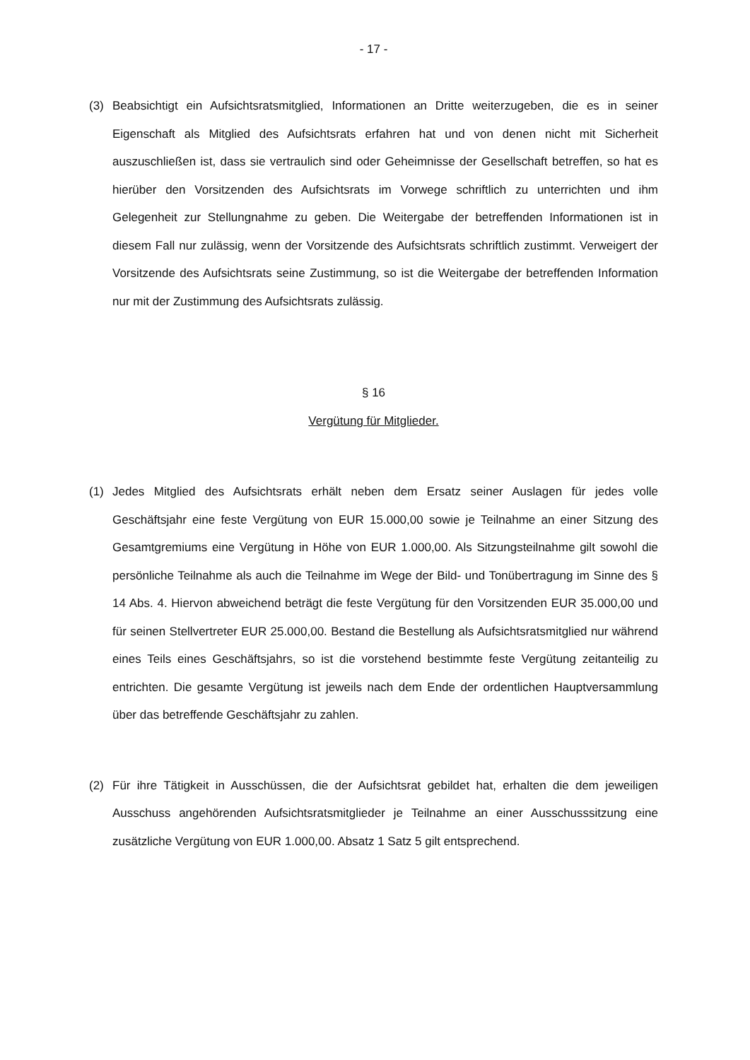- 17 -
(3) Beabsichtigt ein Aufsichtsratsmitglied, Informationen an Dritte weiterzugeben, die es in seiner Eigenschaft als Mitglied des Aufsichtsrats erfahren hat und von denen nicht mit Sicherheit auszuschließen ist, dass sie vertraulich sind oder Geheimnisse der Gesellschaft betreffen, so hat es hierüber den Vorsitzenden des Aufsichtsrats im Vorwege schriftlich zu unterrichten und ihm Gelegenheit zur Stellungnahme zu geben. Die Weitergabe der betreffenden Informationen ist in diesem Fall nur zulässig, wenn der Vorsitzende des Aufsichtsrats schriftlich zustimmt. Verweigert der Vorsitzende des Aufsichtsrats seine Zustimmung, so ist die Weitergabe der betreffenden Information nur mit der Zustimmung des Aufsichtsrats zulässig.
§ 16
Vergütung für Mitglieder.
(1) Jedes Mitglied des Aufsichtsrats erhält neben dem Ersatz seiner Auslagen für jedes volle Geschäftsjahr eine feste Vergütung von EUR 15.000,00 sowie je Teilnahme an einer Sitzung des Gesamtgremiums eine Vergütung in Höhe von EUR 1.000,00. Als Sitzungsteilnahme gilt sowohl die persönliche Teilnahme als auch die Teilnahme im Wege der Bild- und Tonübertragung im Sinne des § 14 Abs. 4. Hiervon abweichend beträgt die feste Vergütung für den Vorsitzenden EUR 35.000,00 und für seinen Stellvertreter EUR 25.000,00. Bestand die Bestellung als Aufsichtsratsmitglied nur während eines Teils eines Geschäftsjahrs, so ist die vorstehend bestimmte feste Vergütung zeitanteilig zu entrichten. Die gesamte Vergütung ist jeweils nach dem Ende der ordentlichen Hauptversammlung über das betreffende Geschäftsjahr zu zahlen.
(2) Für ihre Tätigkeit in Ausschüssen, die der Aufsichtsrat gebildet hat, erhalten die dem jeweiligen Ausschuss angehörenden Aufsichtsratsmitglieder je Teilnahme an einer Ausschusssitzung eine zusätzliche Vergütung von EUR 1.000,00. Absatz 1 Satz 5 gilt entsprechend.